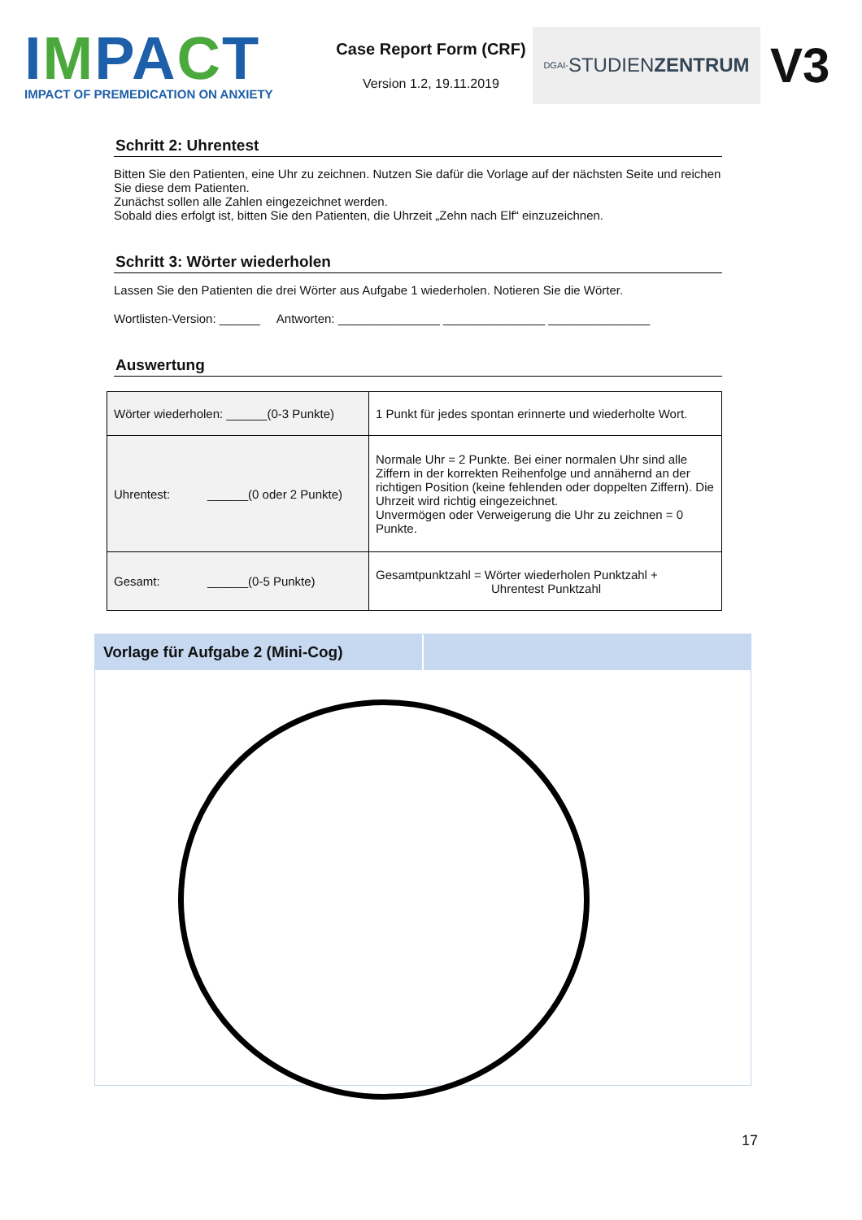IMPACT
IMPACT OF PREMEDICATION ON ANXIETY
Case Report Form (CRF)
Version 1.2, 19.11.2019
DGAI- STUDIEN ZENTRUM
V3
Schritt 2: Uhrentest
Bitten Sie den Patienten, eine Uhr zu zeichnen. Nutzen Sie dafür die Vorlage auf der nächsten Seite und reichen Sie diese dem Patienten.
Zunächst sollen alle Zahlen eingezeichnet werden.
Sobald dies erfolgt ist, bitten Sie den Patienten, die Uhrzeit „Zehn nach Elf“ einzuzeichnen.
Schritt 3: Wörter wiederholen
Lassen Sie den Patienten die drei Wörter aus Aufgabe 1 wiederholen. Notieren Sie die Wörter.
Wortlisten-Version: ______ Antworten: _______________ _______________ _______________
Auswertung
| Wörter wiederholen: ______(0-3 Punkte) | 1 Punkt für jedes spontan erinnerte und wiederholte Wort. |
| Uhrentest: ______(0 oder 2 Punkte) | Normale Uhr = 2 Punkte. Bei einer normalen Uhr sind alle Ziffern in der korrekten Reihenfolge und annähernd an der richtigen Position (keine fehlenden oder doppelten Ziffern). Die Uhrzeit wird richtig eingezeichnet. Unvermögen oder Verweigerung die Uhr zu zeichnen = 0 Punkte. |
| Gesamt: ______(0-5 Punkte) | Gesamtpunktzahl = Wörter wiederholen Punktzahl + Uhrentest Punktzahl |
Vorlage für Aufgabe 2 (Mini-Cog)
17